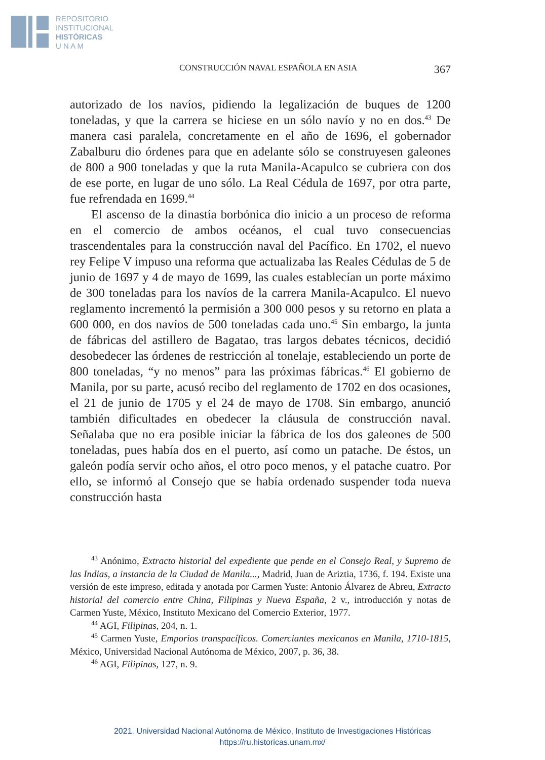REPOSITORIO
INSTITUCIONAL
HISTÓRICAS
U N A M
CONSTRUCCIÓN NAVAL ESPAÑOLA EN ASIA 367
autorizado de los navíos, pidiendo la legalización de buques de 1200 toneladas, y que la carrera se hiciese en un sólo navío y no en dos.<sup>43</sup> De manera casi paralela, concretamente en el año de 1696, el gobernador Zabalburu dio órdenes para que en adelante sólo se construyesen galeones de 800 a 900 toneladas y que la ruta Manila-Acapulco se cubriera con dos de ese porte, en lugar de uno sólo. La Real Cédula de 1697, por otra parte, fue refrendada en 1699.<sup>44</sup>
El ascenso de la dinastía borbónica dio inicio a un proceso de reforma en el comercio de ambos océanos, el cual tuvo consecuencias trascendentales para la construcción naval del Pacífico. En 1702, el nuevo rey Felipe V impuso una reforma que actualizaba las Reales Cédulas de 5 de junio de 1697 y 4 de mayo de 1699, las cuales establecían un porte máximo de 300 toneladas para los navíos de la carrera Manila-Acapulco. El nuevo reglamento incrementó la permisión a 300 000 pesos y su retorno en plata a 600 000, en dos navíos de 500 toneladas cada uno.<sup>45</sup> Sin embargo, la junta de fábricas del astillero de Bagatao, tras largos debates técnicos, decidió desobedecer las órdenes de restricción al tonelaje, estableciendo un porte de 800 toneladas, “y no menos” para las próximas fábricas.<sup>46</sup> El gobierno de Manila, por su parte, acusó recibo del reglamento de 1702 en dos ocasiones, el 21 de junio de 1705 y el 24 de mayo de 1708. Sin embargo, anunció también dificultades en obedecer la cláusula de construcción naval. Señalaba que no era posible iniciar la fábrica de los dos galeones de 500 toneladas, pues había dos en el puerto, así como un patache. De éstos, un galeón podía servir ocho años, el otro poco menos, y el patache cuatro. Por ello, se informó al Consejo que se había ordenado suspender toda nueva construcción hasta
<sup>43</sup> Anónimo, Extracto historial del expediente que pende en el Consejo Real, y Supremo de las Indias, a instancia de la Ciudad de Manila..., Madrid, Juan de Ariztia, 1736, f. 194. Existe una versión de este impreso, editada y anotada por Carmen Yuste: Antonio Álvarez de Abreu, Extracto historial del comercio entre China, Filipinas y Nueva España, 2 v., introducción y notas de Carmen Yuste, México, Instituto Mexicano del Comercio Exterior, 1977.
<sup>44</sup> AGI, Filipinas, 204, n. 1.
<sup>45</sup> Carmen Yuste, Emporios transpacíficos. Comerciantes mexicanos en Manila, 1710-1815, México, Universidad Nacional Autónoma de México, 2007, p. 36, 38.
<sup>46</sup> AGI, Filipinas, 127, n. 9.
2021. Universidad Nacional Autónoma de México, Instituto de Investigaciones Históricas
https://ru.historicas.unam.mx/